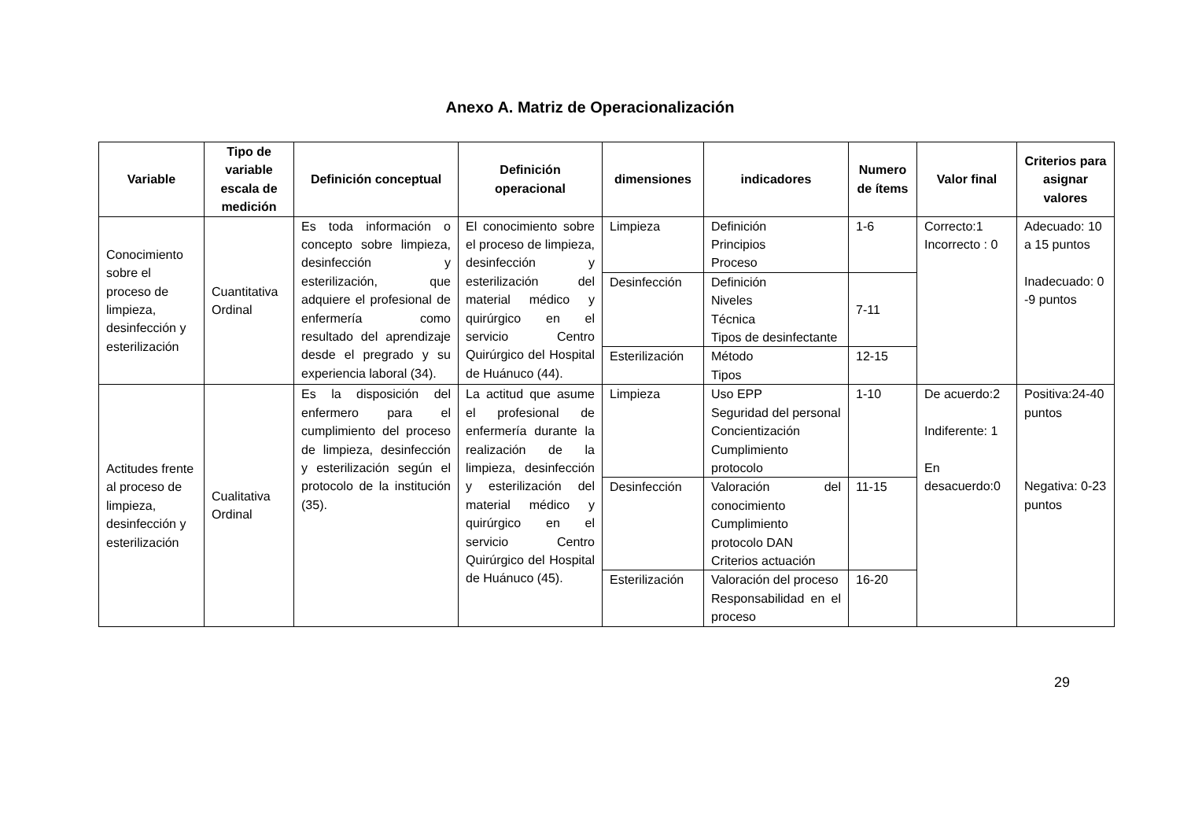Anexo A. Matriz de Operacionalización
| Variable | Tipo de variable escala de medición | Definición conceptual | Definición operacional | dimensiones | indicadores | Numero de ítems | Valor final | Criterios para asignar valores |
| --- | --- | --- | --- | --- | --- | --- | --- | --- |
| Conocimiento sobre el proceso de limpieza, desinfección y esterilización | Cuantitativa Ordinal | Es toda información o concepto sobre limpieza, desinfección y esterilización, que adquiere el profesional de enfermería como resultado del aprendizaje desde el pregrado y su experiencia laboral (34). | El conocimiento sobre el proceso de limpieza, desinfección y esterilización del material médico y quirúrgico en el servicio Centro Quirúrgico del Hospital de Huánuco (44). | Limpieza | Definición Principios Proceso | 1-6 | Correcto:1 Incorrecto : 0 | Adecuado: 10 a 15 puntos Inadecuado: 0 -9 puntos |
| | | | | Desinfección | Definición Niveles Técnica Tipos de desinfectante | 7-11 | | |
| | | | | Esterilización | Método Tipos | 12-15 | | |
| Actitudes frente al proceso de limpieza, desinfección y esterilización | Cualitativa Ordinal | Es la disposición del enfermero para el cumplimiento del proceso de limpieza, desinfección y esterilización según el protocolo de la institución (35). | La actitud que asume el profesional de enfermería durante la realización de la limpieza, desinfección y esterilización del material médico y quirúrgico en el servicio Centro Quirúrgico del Hospital de Huánuco (45). | Limpieza | Uso EPP Seguridad del personal Concientización Cumplimiento protocolo | 1-10 | De acuerdo:2 Indiferente: 1 En desacuerdo:0 | Positiva:24-40 puntos Negativa: 0-23 puntos |
| | | | | Desinfección | Valoración del conocimiento Cumplimiento protocolo DAN Criterios actuación | 11-15 | | |
| | | | | Esterilización | Valoración del proceso Responsabilidad en el proceso | 16-20 | | |
29